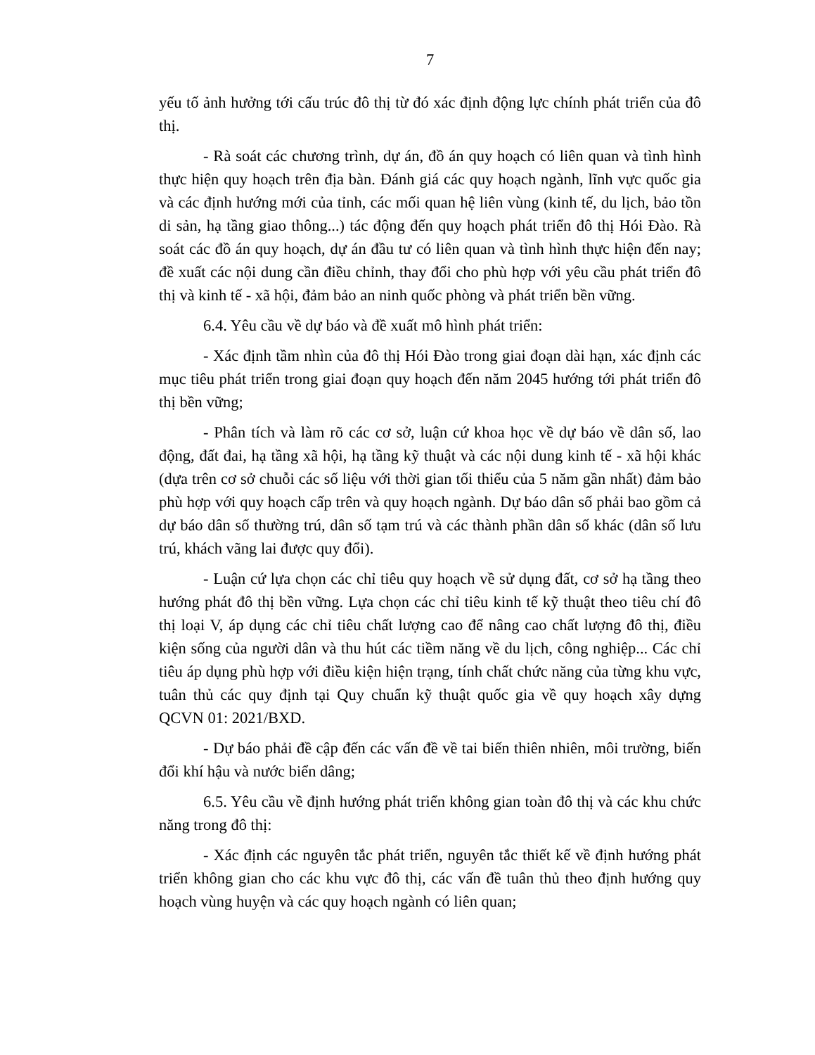7
yếu tố ảnh hưởng tới cấu trúc đô thị từ đó xác định động lực chính phát triển của đô thị.
- Rà soát các chương trình, dự án, đồ án quy hoạch có liên quan và tình hình thực hiện quy hoạch trên địa bàn. Đánh giá các quy hoạch ngành, lĩnh vực quốc gia và các định hướng mới của tỉnh, các mối quan hệ liên vùng (kinh tế, du lịch, bảo tồn di sản, hạ tầng giao thông...) tác động đến quy hoạch phát triển đô thị Hói Đào. Rà soát các đồ án quy hoạch, dự án đầu tư có liên quan và tình hình thực hiện đến nay; đề xuất các nội dung cần điều chỉnh, thay đổi cho phù hợp với yêu cầu phát triển đô thị và kinh tế - xã hội, đảm bảo an ninh quốc phòng và phát triển bền vững.
6.4. Yêu cầu về dự báo và đề xuất mô hình phát triển:
- Xác định tầm nhìn của đô thị Hói Đào trong giai đoạn dài hạn, xác định các mục tiêu phát triển trong giai đoạn quy hoạch đến năm 2045 hướng tới phát triển đô thị bền vững;
- Phân tích và làm rõ các cơ sở, luận cứ khoa học về dự báo về dân số, lao động, đất đai, hạ tầng xã hội, hạ tầng kỹ thuật và các nội dung kinh tế - xã hội khác (dựa trên cơ sở chuỗi các số liệu với thời gian tối thiểu của 5 năm gần nhất) đảm bảo phù hợp với quy hoạch cấp trên và quy hoạch ngành. Dự báo dân số phải bao gồm cả dự báo dân số thường trú, dân số tạm trú và các thành phần dân số khác (dân số lưu trú, khách vãng lai được quy đổi).
- Luận cứ lựa chọn các chỉ tiêu quy hoạch về sử dụng đất, cơ sở hạ tầng theo hướng phát đô thị bền vững. Lựa chọn các chỉ tiêu kinh tế kỹ thuật theo tiêu chí đô thị loại V, áp dụng các chỉ tiêu chất lượng cao để nâng cao chất lượng đô thị, điều kiện sống của người dân và thu hút các tiềm năng về du lịch, công nghiệp... Các chỉ tiêu áp dụng phù hợp với điều kiện hiện trạng, tính chất chức năng của từng khu vực, tuân thủ các quy định tại Quy chuẩn kỹ thuật quốc gia về quy hoạch xây dựng QCVN 01: 2021/BXD.
- Dự báo phải đề cập đến các vấn đề về tai biến thiên nhiên, môi trường, biến đổi khí hậu và nước biển dâng;
6.5. Yêu cầu về định hướng phát triển không gian toàn đô thị và các khu chức năng trong đô thị:
- Xác định các nguyên tắc phát triển, nguyên tắc thiết kế về định hướng phát triển không gian cho các khu vực đô thị, các vấn đề tuân thủ theo định hướng quy hoạch vùng huyện và các quy hoạch ngành có liên quan;